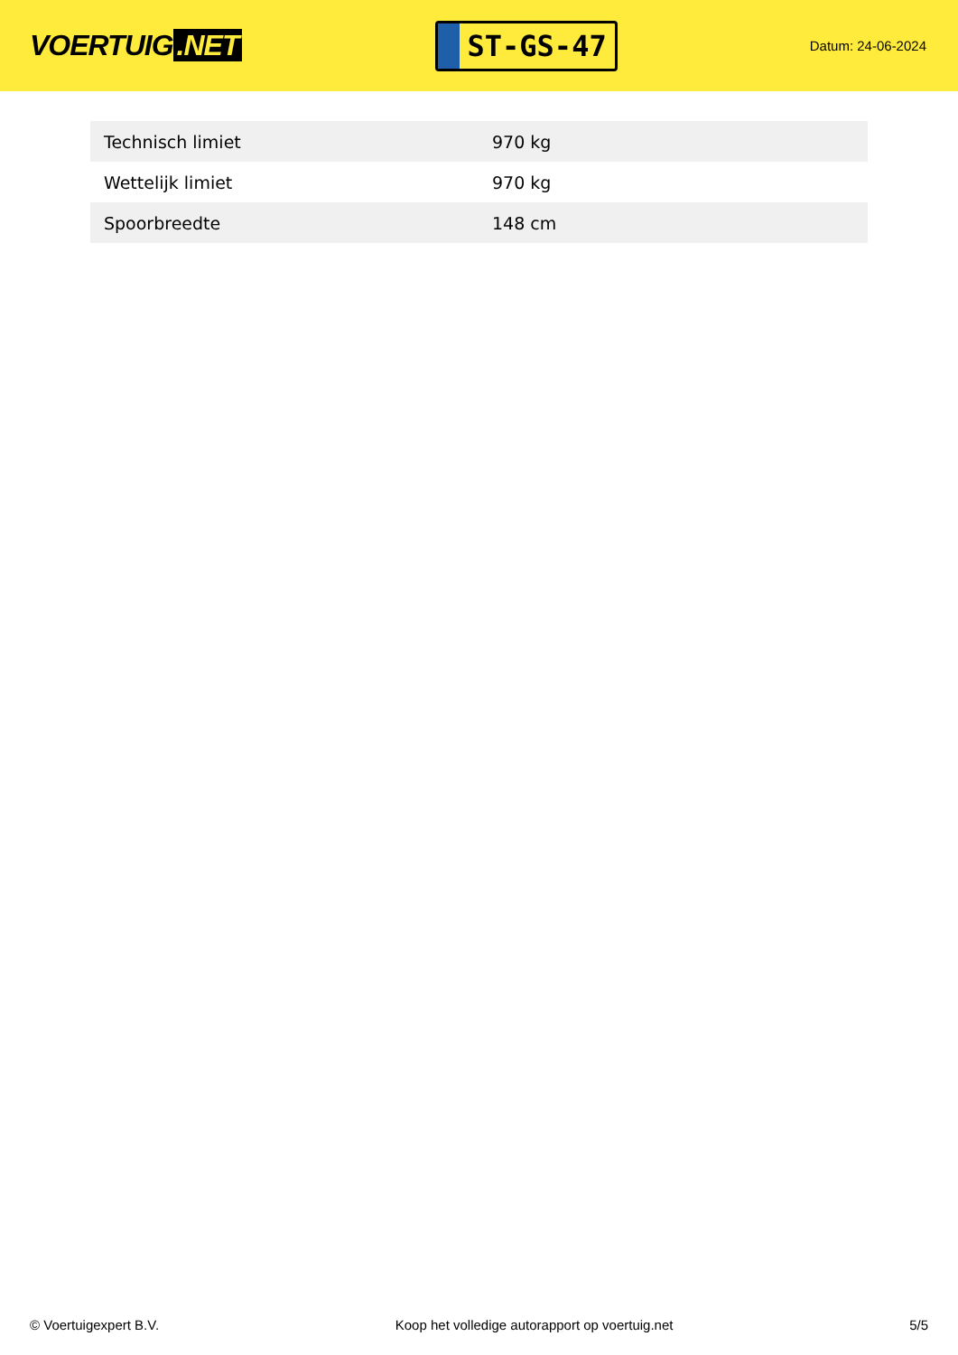VOERTUIG.NET
ST-GS-47
Datum: 24-06-2024
| Technisch limiet | 970 kg |
| Wettelijk limiet | 970 kg |
| Spoorbreedte | 148 cm |
© Voertuigexpert B.V. Koop het volledige autorapport op voertuig.net 5/5